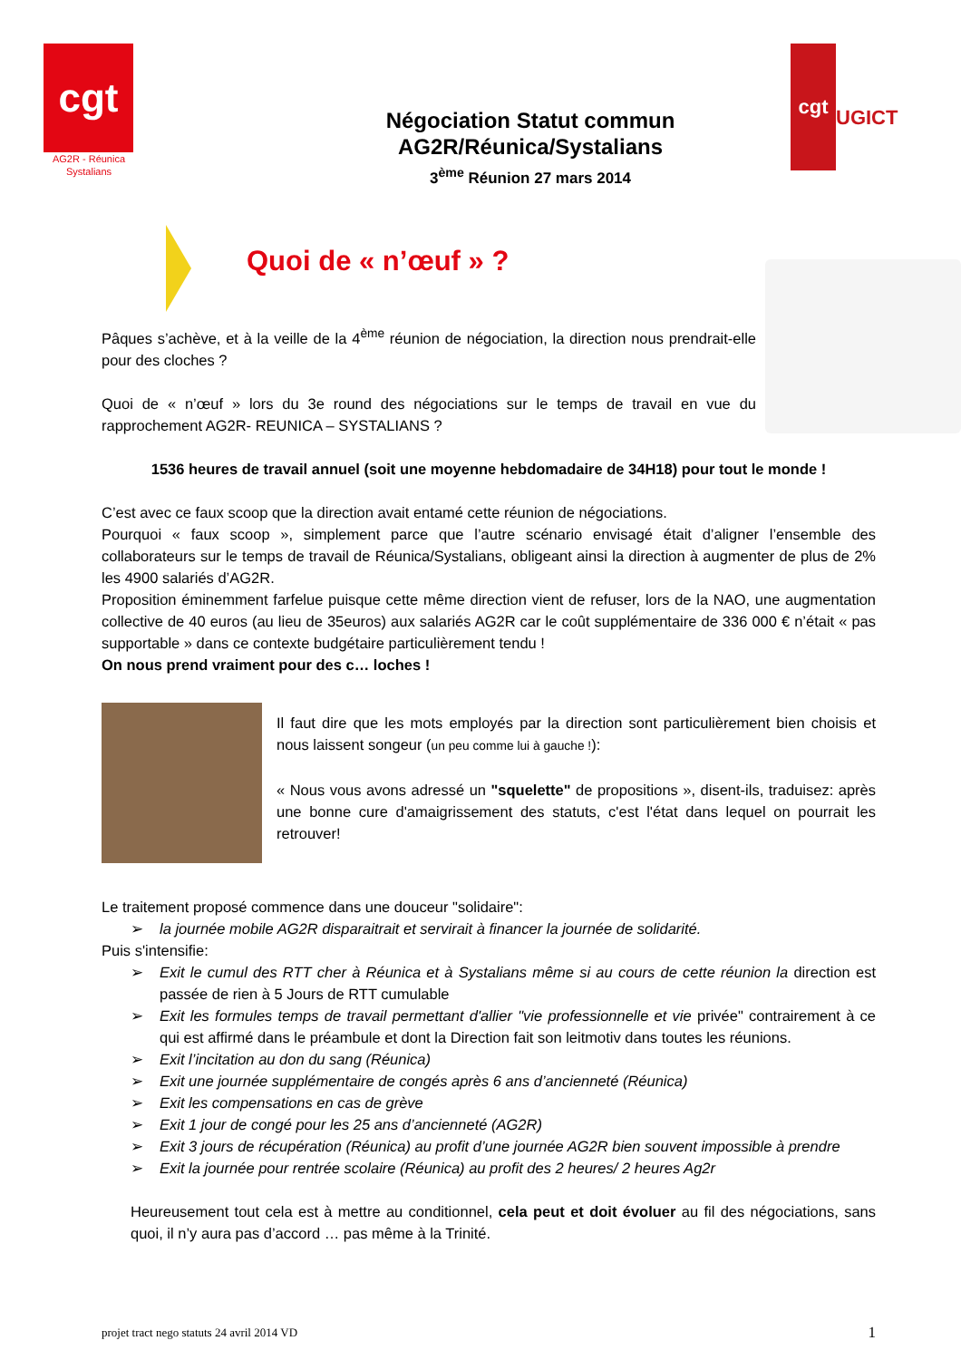cgt
AG2R - Réunica Systalians
Négociation Statut commun
AG2R/Réunica/Systalians
3<sup>ème</sup> Réunion 27 mars 2014
cgt
UGICT
Quoi de « n’œuf » ?
Pâques s’achève, et à la veille de la 4<sup>ème</sup> réunion de négociation, la direction nous prendrait-elle pour des cloches ?
Quoi de « n’œuf » lors du 3e round des négociations sur le temps de travail en vue du rapprochement AG2R- REUNICA – SYSTALIANS ?
1536 heures de travail annuel (soit une moyenne hebdomadaire de 34H18) pour tout le monde !
C’est avec ce faux scoop que la direction avait entamé cette réunion de négociations.
Pourquoi « faux scoop », simplement parce que l’autre scénario envisagé était d’aligner l’ensemble des collaborateurs sur le temps de travail de Réunica/Systalians, obligeant ainsi la direction à augmenter de plus de 2% les 4900 salariés d’AG2R.
Proposition éminemment farfelue puisque cette même direction vient de refuser, lors de la NAO, une augmentation collective de 40 euros (au lieu de 35euros) aux salariés AG2R car le coût supplémentaire de 336 000 € n’était « pas supportable » dans ce contexte budgétaire particulièrement tendu !
On nous prend vraiment pour des c… loches !
Il faut dire que les mots employés par la direction sont particulièrement bien choisis et nous laissent songeur (un peu comme lui à gauche !):
« Nous vous avons adressé un "squelette" de propositions », disent-ils, traduisez: après une bonne cure d'amaigrissement des statuts, c'est l'état dans lequel on pourrait les retrouver!
Le traitement proposé commence dans une douceur "solidaire":
la journée mobile AG2R disparaitrait et servirait à financer la journée de solidarité.
Puis s'intensifie:
Exit le cumul des RTT cher à Réunica et à Systalians même si au cours de cette réunion la direction est passée de rien à 5 Jours de RTT cumulable
Exit les formules temps de travail permettant d'allier "vie professionnelle et vie privée" contrairement à ce qui est affirmé dans le préambule et dont la Direction fait son leitmotiv dans toutes les réunions.
Exit l’incitation au don du sang (Réunica)
Exit une journée supplémentaire de congés après 6 ans d’ancienneté (Réunica)
Exit les compensations en cas de grève
Exit 1 jour de congé pour les 25 ans d’ancienneté (AG2R)
Exit 3 jours de récupération (Réunica) au profit d’une journée AG2R bien souvent impossible à prendre
Exit la journée pour rentrée scolaire (Réunica) au profit des 2 heures/ 2 heures Ag2r
Heureusement tout cela est à mettre au conditionnel, cela peut et doit évoluer au fil des négociations, sans quoi, il n’y aura pas d’accord … pas même à la Trinité.
projet tract nego statuts 24 avril 2014 VD 1